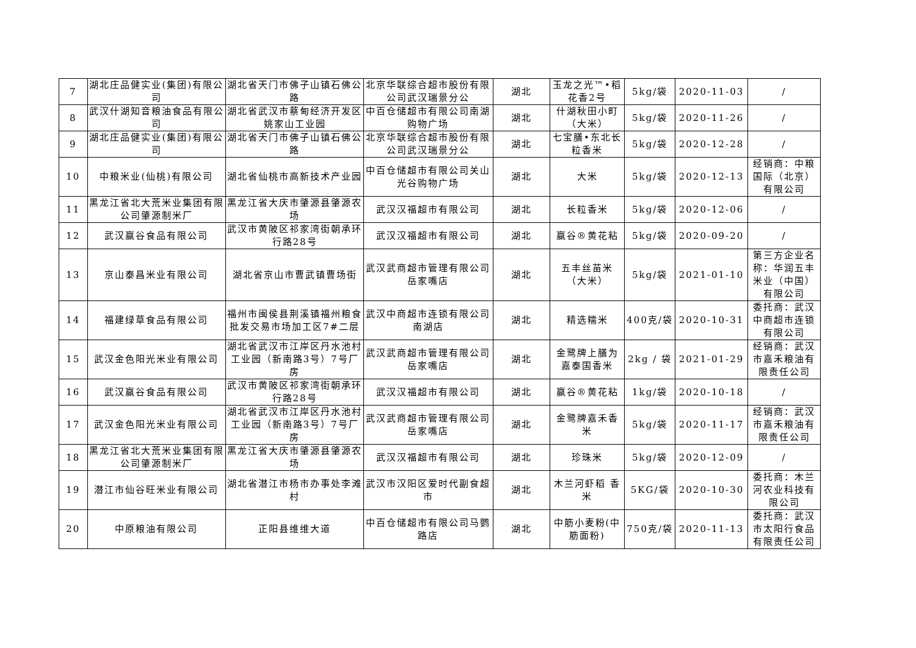| 7 | 湖北庄品健实业(集团)有限公司 | 湖北省天门市佛子山镇石佛公路 | 北京华联综合超市股份有限公司武汉瑞景分公 | 湖北 | 玉龙之光™•稻花香2号 | 5kg/袋 | 2020-11-03 | / |
| 8 | 武汉什湖知音粮油食品有限公司 | 湖北省武汉市蔡甸经济开发区姚家山工业园 | 中百仓储超市有限公司南湖购物广场 | 湖北 | 什湖秋田小町（大米） | 5kg/袋 | 2020-11-26 | / |
| 9 | 湖北庄品健实业(集团)有限公司 | 湖北省天门市佛子山镇石佛公路 | 北京华联综合超市股份有限公司武汉瑞景分公 | 湖北 | 七宝膳•东北长粒香米 | 5kg/袋 | 2020-12-28 | / |
| 10 | 中粮米业(仙桃)有限公司 | 湖北省仙桃市高新技术产业园 | 中百仓储超市有限公司关山光谷购物广场 | 湖北 | 大米 | 5kg/袋 | 2020-12-13 | 经销商：中粮国际（北京）有限公司 |
| 11 | 黑龙江省北大荒米业集团有限公司肇源制米厂 | 黑龙江省大庆市肇源县肇源农场 | 武汉汉福超市有限公司 | 湖北 | 长粒香米 | 5kg/袋 | 2020-12-06 | / |
| 12 | 武汉赢谷食品有限公司 | 武汉市黄陂区祁家湾街朝承环行路28号 | 武汉汉福超市有限公司 | 湖北 | 赢谷®黄花粘 | 5kg/袋 | 2020-09-20 | / |
| 13 | 京山泰昌米业有限公司 | 湖北省京山市曹武镇曹场街 | 武汉武商超市管理有限公司岳家嘴店 | 湖北 | 五丰丝苗米（大米） | 5kg/袋 | 2021-01-10 | 第三方企业名称：华润五丰米业（中国）有限公司 |
| 14 | 福建绿草食品有限公司 | 福州市闽侯县荆溪镇福州粮食批发交易市场加工区7#二层 | 武汉中商超市连锁有限公司南湖店 | 湖北 | 精选糯米 | 400克/袋 | 2020-10-31 | 委托商：武汉中商超市连锁有限公司 |
| 15 | 武汉金色阳光米业有限公司 | 湖北省武汉市江岸区丹水池村工业园（新南路3号）7号厂房 | 武汉武商超市管理有限公司岳家嘴店 | 湖北 | 金鹭牌上膳为嘉泰国香米 | 2kg / 袋 | 2021-01-29 | 经销商：武汉市嘉禾粮油有限责任公司 |
| 16 | 武汉赢谷食品有限公司 | 武汉市黄陂区祁家湾街朝承环行路28号 | 武汉汉福超市有限公司 | 湖北 | 赢谷®黄花粘 | 1kg/袋 | 2020-10-18 | / |
| 17 | 武汉金色阳光米业有限公司 | 湖北省武汉市江岸区丹水池村工业园（新南路3号）7号厂房 | 武汉武商超市管理有限公司岳家嘴店 | 湖北 | 金鹭牌嘉禾香米 | 5kg/袋 | 2020-11-17 | 经销商：武汉市嘉禾粮油有限责任公司 |
| 18 | 黑龙江省北大荒米业集团有限公司肇源制米厂 | 黑龙江省大庆市肇源县肇源农场 | 武汉汉福超市有限公司 | 湖北 | 珍珠米 | 5kg/袋 | 2020-12-09 | / |
| 19 | 潜江市仙谷旺米业有限公司 | 湖北省潜江市杨市办事处李滩村 | 武汉市汉阳区爱时代副食超市 | 湖北 | 木兰河虾稻 香米 | 5KG/袋 | 2020-10-30 | 委托商：木兰河农业科技有限公司 |
| 20 | 中原粮油有限公司 | 正阳县维维大道 | 中百仓储超市有限公司马鹦路店 | 湖北 | 中筋小麦粉(中筋面粉) | 750克/袋 | 2020-11-13 | 委托商：武汉市太阳行食品有限责任公司 |